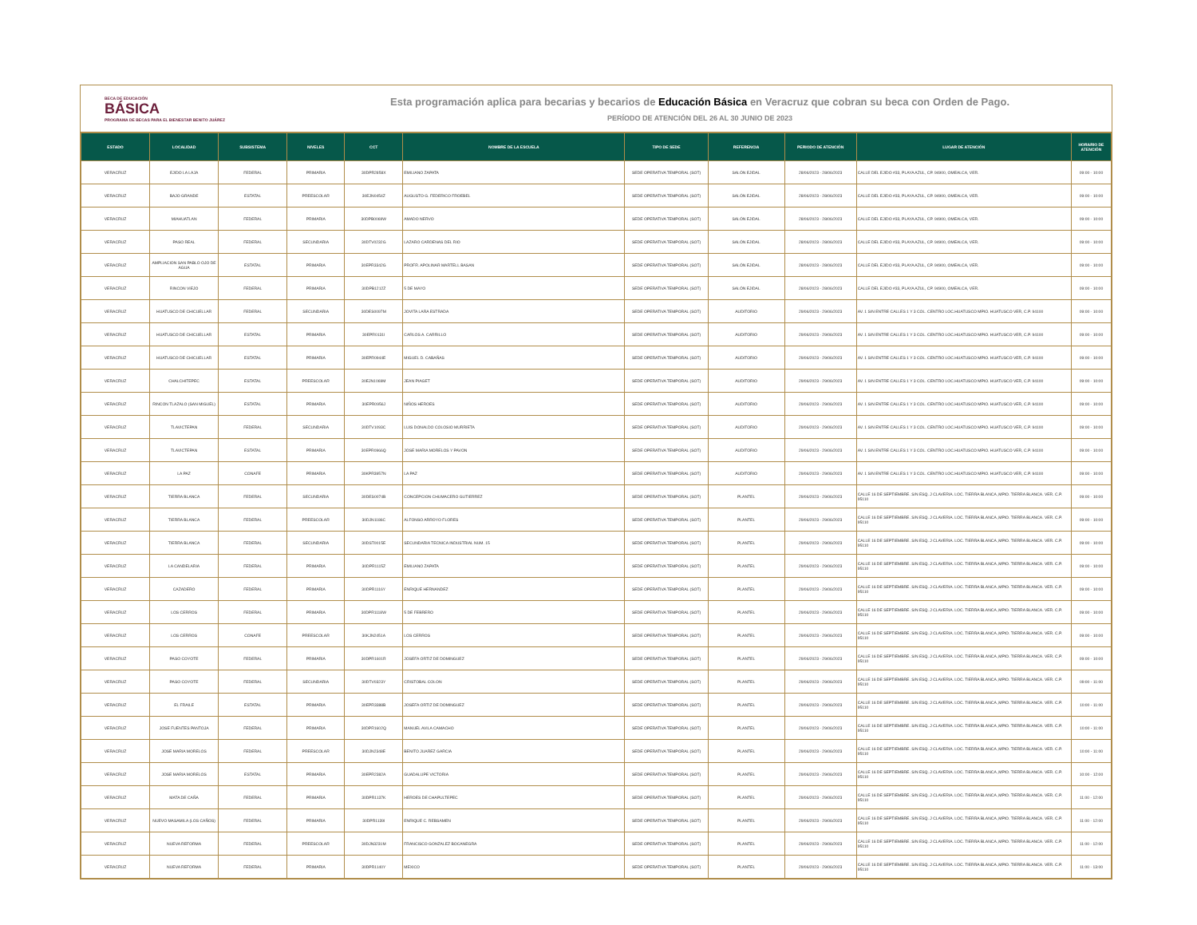BECA DE EDUCACIÓN
BÁSICA
PROGRAMA DE BECAS PARA EL BIENESTAR BENITO JUÁREZ
Esta programación aplica para becarias y becarios de Educación Básica en Veracruz que cobran su beca con Orden de Pago.
PERÍODO DE ATENCIÓN DEL 26 AL 30 JUNIO DE 2023
| ESTADO | LOCALIDAD | SUBSISTEMA | NIVELES | CCT | NOMBRE DE LA ESCUELA | TIPO DE SEDE | REFERENCIA | PERIODO DE ATENCIÓN | LUGAR DE ATENCIÓN | HORARIO DE ATENCIÓN |
| --- | --- | --- | --- | --- | --- | --- | --- | --- | --- | --- |
| VERACRUZ | EJIDO LA LAJA | FEDERAL | PRIMARIA | 30DPR2858X | EMILIANO ZAPATA | SEDE OPERATIVA TEMPORAL (SOT) | SALÓN EJIDAL | 28/06/2023 - 28/06/2023 | CALLE DEL EJIDO #33, PLAYA AZUL, CP. 94900, OMEALCA, VER. | 09:00 - 10:00 |
| VERACRUZ | BAJO GRANDE | ESTATAL | PREESCOLAR | 30EJN0454Z | AUGUSTO G. FEDERICO FROEBEL | SEDE OPERATIVA TEMPORAL (SOT) | SALÓN EJIDAL | 28/06/2023 - 28/06/2023 | CALLE DEL EJIDO #33, PLAYA AZUL, CP. 94900, OMEALCA, VER. | 09:00 - 10:00 |
| VERACRUZ | MIAHUATLAN | FEDERAL | PRIMARIA | 30DPB0069W | AMADO NERVO | SEDE OPERATIVA TEMPORAL (SOT) | SALÓN EJIDAL | 28/06/2023 - 28/06/2023 | CALLE DEL EJIDO #33, PLAYA AZUL, CP. 94900, OMEALCA, VER. | 09:00 - 10:00 |
| VERACRUZ | PASO REAL | FEDERAL | SECUNDARIA | 30DTV0232G | LAZARO CARDENAS DEL RIO | SEDE OPERATIVA TEMPORAL (SOT) | SALÓN EJIDAL | 28/06/2023 - 28/06/2023 | CALLE DEL EJIDO #33, PLAYA AZUL, CP. 94900, OMEALCA, VER. | 09:00 - 10:00 |
| VERACRUZ | AMPLIACION SAN PABLO OJO DE AGUA | ESTATAL | PRIMARIA | 30EPR3342G | PROFR. APOLINAR MARTELL BASAN | SEDE OPERATIVA TEMPORAL (SOT) | SALÓN EJIDAL | 28/06/2023 - 28/06/2023 | CALLE DEL EJIDO #33, PLAYA AZUL, CP. 94900, OMEALCA, VER. | 09:00 - 10:00 |
| VERACRUZ | RINCON VIEJO | FEDERAL | PRIMARIA | 30DPB1212Z | 5 DE MAYO | SEDE OPERATIVA TEMPORAL (SOT) | SALÓN EJIDAL | 28/06/2023 - 28/06/2023 | CALLE DEL EJIDO #33, PLAYA AZUL, CP. 94900, OMEALCA, VER. | 09:00 - 10:00 |
| VERACRUZ | HUATUSCO DE CHICUELLAR | FEDERAL | SECUNDARIA | 30DES0097M | JOVITA LARA ESTRADA | SEDE OPERATIVA TEMPORAL (SOT) | AUDITORIO | 29/06/2023 - 29/06/2023 | AV. 1 S/N ENTRE CALLES 1 Y 3 COL. CENTRO LOC.HUATUSCO MPIO. HUATUSCO VER, C.P. 94100 | 09:00 - 10:00 |
| VERACRUZ | HUATUSCO DE CHICUELLAR | ESTATAL | PRIMARIA | 30EPR0131I | CARLOS A. CARRILLO | SEDE OPERATIVA TEMPORAL (SOT) | AUDITORIO | 29/06/2023 - 29/06/2023 | AV. 1 S/N ENTRE CALLES 1 Y 3 COL. CENTRO LOC.HUATUSCO MPIO. HUATUSCO VER, C.P. 94100 | 09:00 - 10:00 |
| VERACRUZ | HUATUSCO DE CHICUELLAR | ESTATAL | PRIMARIA | 30EPR0944E | MIGUEL D. CABAÑAS | SEDE OPERATIVA TEMPORAL (SOT) | AUDITORIO | 29/06/2023 - 29/06/2023 | AV. 1 S/N ENTRE CALLES 1 Y 3 COL. CENTRO LOC.HUATUSCO MPIO. HUATUSCO VER, C.P. 94100 | 09:00 - 10:00 |
| VERACRUZ | CHALCHITEPEC | ESTATAL | PREESCOLAR | 30EJN1069M | JEAN PIAGET | SEDE OPERATIVA TEMPORAL (SOT) | AUDITORIO | 29/06/2023 - 29/06/2023 | AV. 1 S/N ENTRE CALLES 1 Y 3 COL. CENTRO LOC.HUATUSCO MPIO. HUATUSCO VER, C.P. 94100 | 09:00 - 10:00 |
| VERACRUZ | RINCON TLAZALO (SAN MIGUEL) | ESTATAL | PRIMARIA | 30EPR0956J | NIÑOS HEROES | SEDE OPERATIVA TEMPORAL (SOT) | AUDITORIO | 29/06/2023 - 29/06/2023 | AV. 1 S/N ENTRE CALLES 1 Y 3 COL. CENTRO LOC.HUATUSCO MPIO. HUATUSCO VER, C.P. 94100 | 09:00 - 10:00 |
| VERACRUZ | TLAVICTEPAN | FEDERAL | SECUNDARIA | 30DTV1093C | LUIS DONALDO COLOSIO MURRIETA | SEDE OPERATIVA TEMPORAL (SOT) | AUDITORIO | 29/06/2023 - 29/06/2023 | AV. 1 S/N ENTRE CALLES 1 Y 3 COL. CENTRO LOC.HUATUSCO MPIO. HUATUSCO VER, C.P. 94100 | 09:00 - 10:00 |
| VERACRUZ | TLAVICTEPAN | ESTATAL | PRIMARIA | 30EPR0966Q | JOSE MARIA MORELOS Y PAVON | SEDE OPERATIVA TEMPORAL (SOT) | AUDITORIO | 29/06/2023 - 29/06/2023 | AV. 1 S/N ENTRE CALLES 1 Y 3 COL. CENTRO LOC.HUATUSCO MPIO. HUATUSCO VER, C.P. 94100 | 09:00 - 10:00 |
| VERACRUZ | LA PAZ | CONAFE | PRIMARIA | 30KPR3957N | LA PAZ | SEDE OPERATIVA TEMPORAL (SOT) | AUDITORIO | 29/06/2023 - 29/06/2023 | AV. 1 S/N ENTRE CALLES 1 Y 3 COL. CENTRO LOC.HUATUSCO MPIO. HUATUSCO VER, C.P. 94100 | 09:00 - 10:00 |
| VERACRUZ | TIERRA BLANCA | FEDERAL | SECUNDARIA | 30DES0074B | CONCEPCION CHUMACERO GUTIERREZ | SEDE OPERATIVA TEMPORAL (SOT) | PLANTEL | 29/06/2023 - 29/06/2023 | CALLE 16 DE SEPTIEMBRE. S/N ESQ. J CLAVERIA. LOC. TIERRA BLANCA ,MPIO. TIERRA BLANCA. VER. C.P. 95110 | 09:00 - 10:00 |
| VERACRUZ | TIERRA BLANCA | FEDERAL | PREESCOLAR | 30DJN1186C | ALFONSO ARROYO FLORES | SEDE OPERATIVA TEMPORAL (SOT) | PLANTEL | 29/06/2023 - 29/06/2023 | CALLE 16 DE SEPTIEMBRE. S/N ESQ. J CLAVERIA. LOC. TIERRA BLANCA ,MPIO. TIERRA BLANCA. VER. C.P. 95110 | 09:00 - 10:00 |
| VERACRUZ | TIERRA BLANCA | FEDERAL | SECUNDARIA | 30DST0015E | SECUNDARIA TECNICA INDUSTRIAL NUM. 15 | SEDE OPERATIVA TEMPORAL (SOT) | PLANTEL | 29/06/2023 - 29/06/2023 | CALLE 16 DE SEPTIEMBRE. S/N ESQ. J CLAVERIA. LOC. TIERRA BLANCA ,MPIO. TIERRA BLANCA. VER. C.P. 95110 | 09:00 - 10:00 |
| VERACRUZ | LA CANDELARIA | FEDERAL | PRIMARIA | 30DPR1115Z | EMILIANO ZAPATA | SEDE OPERATIVA TEMPORAL (SOT) | PLANTEL | 29/06/2023 - 29/06/2023 | CALLE 16 DE SEPTIEMBRE. S/N ESQ. J CLAVERIA. LOC. TIERRA BLANCA ,MPIO. TIERRA BLANCA. VER. C.P. 95110 | 09:00 - 10:00 |
| VERACRUZ | CAZADERO | FEDERAL | PRIMARIA | 30DPR1116Y | ENRIQUE HERNANDEZ | SEDE OPERATIVA TEMPORAL (SOT) | PLANTEL | 29/06/2023 - 29/06/2023 | CALLE 16 DE SEPTIEMBRE. S/N ESQ. J CLAVERIA. LOC. TIERRA BLANCA ,MPIO. TIERRA BLANCA. VER. C.P. 95110 | 09:00 - 10:00 |
| VERACRUZ | LOS CERROS | FEDERAL | PRIMARIA | 30DPR1118W | 5 DE FEBRERO | SEDE OPERATIVA TEMPORAL (SOT) | PLANTEL | 29/06/2023 - 29/06/2023 | CALLE 16 DE SEPTIEMBRE. S/N ESQ. J CLAVERIA. LOC. TIERRA BLANCA ,MPIO. TIERRA BLANCA. VER. C.P. 95110 | 09:00 - 10:00 |
| VERACRUZ | LOS CERROS | CONAFE | PREESCOLAR | 30KJN2451A | LOS CERROS | SEDE OPERATIVA TEMPORAL (SOT) | PLANTEL | 29/06/2023 - 29/06/2023 | CALLE 16 DE SEPTIEMBRE. S/N ESQ. J CLAVERIA. LOC. TIERRA BLANCA ,MPIO. TIERRA BLANCA. VER. C.P. 95110 | 09:00 - 10:00 |
| VERACRUZ | PASO COYOTE | FEDERAL | PRIMARIA | 30DPR1601R | JOSEFA ORTIZ DE DOMINGUEZ | SEDE OPERATIVA TEMPORAL (SOT) | PLANTEL | 29/06/2023 - 29/06/2023 | CALLE 16 DE SEPTIEMBRE. S/N ESQ. J CLAVERIA. LOC. TIERRA BLANCA ,MPIO. TIERRA BLANCA. VER. C.P. 95110 | 09:00 - 10:00 |
| VERACRUZ | PASO COYOTE | FEDERAL | SECUNDARIA | 30DTV0323Y | CRISTOBAL COLON | SEDE OPERATIVA TEMPORAL (SOT) | PLANTEL | 29/06/2023 - 29/06/2023 | CALLE 16 DE SEPTIEMBRE. S/N ESQ. J CLAVERIA. LOC. TIERRA BLANCA ,MPIO. TIERRA BLANCA. VER. C.P. 95110 | 09:00 - 11:00 |
| VERACRUZ | EL FRAILE | ESTATAL | PRIMARIA | 30EPR3388B | JOSEFA ORTIZ DE DOMINGUEZ | SEDE OPERATIVA TEMPORAL (SOT) | PLANTEL | 29/06/2023 - 29/06/2023 | CALLE 16 DE SEPTIEMBRE. S/N ESQ. J CLAVERIA. LOC. TIERRA BLANCA ,MPIO. TIERRA BLANCA. VER. C.P. 95110 | 10:00 - 11:00 |
| VERACRUZ | JOSE FUENTES PANTOJA | FEDERAL | PRIMARIA | 30DPR1602Q | MANUEL AVILA CAMACHO | SEDE OPERATIVA TEMPORAL (SOT) | PLANTEL | 29/06/2023 - 29/06/2023 | CALLE 16 DE SEPTIEMBRE. S/N ESQ. J CLAVERIA. LOC. TIERRA BLANCA ,MPIO. TIERRA BLANCA. VER. C.P. 95110 | 10:00 - 11:00 |
| VERACRUZ | JOSE MARIA MORELOS | FEDERAL | PREESCOLAR | 30DJN2348E | BENITO JUAREZ GARCIA | SEDE OPERATIVA TEMPORAL (SOT) | PLANTEL | 29/06/2023 - 29/06/2023 | CALLE 16 DE SEPTIEMBRE. S/N ESQ. J CLAVERIA. LOC. TIERRA BLANCA ,MPIO. TIERRA BLANCA. VER. C.P. 95110 | 10:00 - 11:00 |
| VERACRUZ | JOSE MARIA MORELOS | ESTATAL | PRIMARIA | 30EPR2382A | GUADALUPE VICTORIA | SEDE OPERATIVA TEMPORAL (SOT) | PLANTEL | 29/06/2023 - 29/06/2023 | CALLE 16 DE SEPTIEMBRE. S/N ESQ. J CLAVERIA. LOC. TIERRA BLANCA ,MPIO. TIERRA BLANCA. VER. C.P. 95110 | 10:00 - 12:00 |
| VERACRUZ | MATA DE CAÑA | FEDERAL | PRIMARIA | 30DPR1137K | HEROES DE CHAPULTEPEC | SEDE OPERATIVA TEMPORAL (SOT) | PLANTEL | 29/06/2023 - 29/06/2023 | CALLE 16 DE SEPTIEMBRE. S/N ESQ. J CLAVERIA. LOC. TIERRA BLANCA ,MPIO. TIERRA BLANCA. VER. C.P. 95110 | 11:00 - 12:00 |
| VERACRUZ | NUEVO MASAMILA (LOS CAÑOS) | FEDERAL | PRIMARIA | 30DPR1139I | ENRIQUE C. REBSAMEN | SEDE OPERATIVA TEMPORAL (SOT) | PLANTEL | 29/06/2023 - 29/06/2023 | CALLE 16 DE SEPTIEMBRE. S/N ESQ. J CLAVERIA. LOC. TIERRA BLANCA ,MPIO. TIERRA BLANCA. VER. C.P. 95110 | 11:00 - 12:00 |
| VERACRUZ | NUEVA REFORMA | FEDERAL | PREESCOLAR | 30DJN3231M | FRANCISCO GONZALEZ BOCANEGRA | SEDE OPERATIVA TEMPORAL (SOT) | PLANTEL | 29/06/2023 - 29/06/2023 | CALLE 16 DE SEPTIEMBRE. S/N ESQ. J CLAVERIA. LOC. TIERRA BLANCA ,MPIO. TIERRA BLANCA. VER. C.P. 95110 | 11:00 - 12:00 |
| VERACRUZ | NUEVA REFORMA | FEDERAL | PRIMARIA | 30DPR1140Y | MEXICO | SEDE OPERATIVA TEMPORAL (SOT) | PLANTEL | 29/06/2023 - 29/06/2023 | CALLE 16 DE SEPTIEMBRE. S/N ESQ. J CLAVERIA. LOC. TIERRA BLANCA ,MPIO. TIERRA BLANCA. VER. C.P. 95110 | 11:00 - 13:00 |